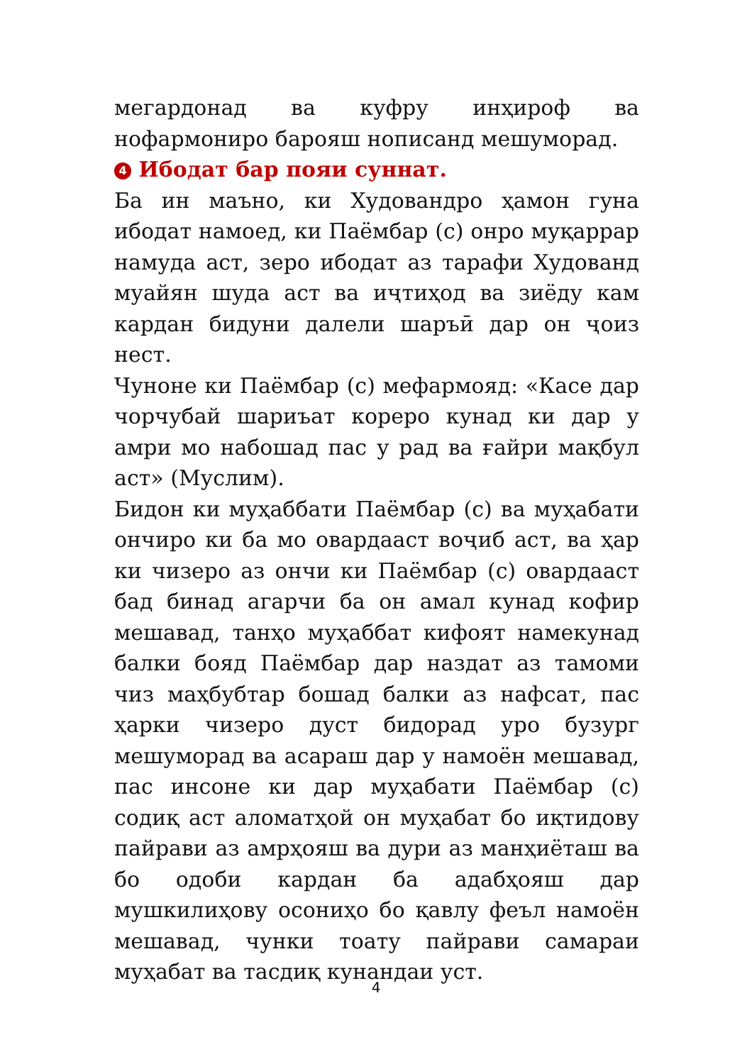мегардонад ва куфру инҳироф ва нофармониро барояш нописанд мешуморад.
4 Ибодат бар пояи суннат.
Ба ин маъно, ки Худовандро ҳамон гуна ибодат намоед, ки Паёмбар (с) онро муқаррар намуда аст, зеро ибодат аз тарафи Худованд муайян шуда аст ва иҷтиҳод ва зиёду кам кардан бидуни далели шаръӣ дар он ҷоиз нест.
Чуноне ки Паёмбар (с) мефармояд: «Касе дар чорчубай шариъат кореро кунад ки дар у амри мо набошад пас у рад ва ғайри мақбул аст» (Муслим).
Бидон ки муҳаббати Паёмбар (с) ва муҳабати ончиро ки ба мо овардааст воҷиб аст, ва ҳар ки чизеро аз ончи ки Паёмбар (с) овардааст бад бинад агарчи ба он амал кунад кофир мешавад, танҳо муҳаббат кифоят намекунад балки бояд Паёмбар дар наздат аз тамоми чиз маҳбубтар бошад балки аз нафсат, пас ҳарки чизеро дуст бидорад уро бузург мешуморад ва асараш дар у намоён мешавад, пас инсоне ки дар муҳабати Паёмбар (с) содиқ аст аломатҳой он муҳабат бо иқтидову пайрави аз амрҳояш ва дури аз манҳиёташ ва бо одоби кардан ба адабҳояш дар мушкилиҳову осониҳо бо қавлу феъл намоён мешавад, чунки тоату пайрави самараи муҳабат ва тасдиқ кунандаи уст.
4